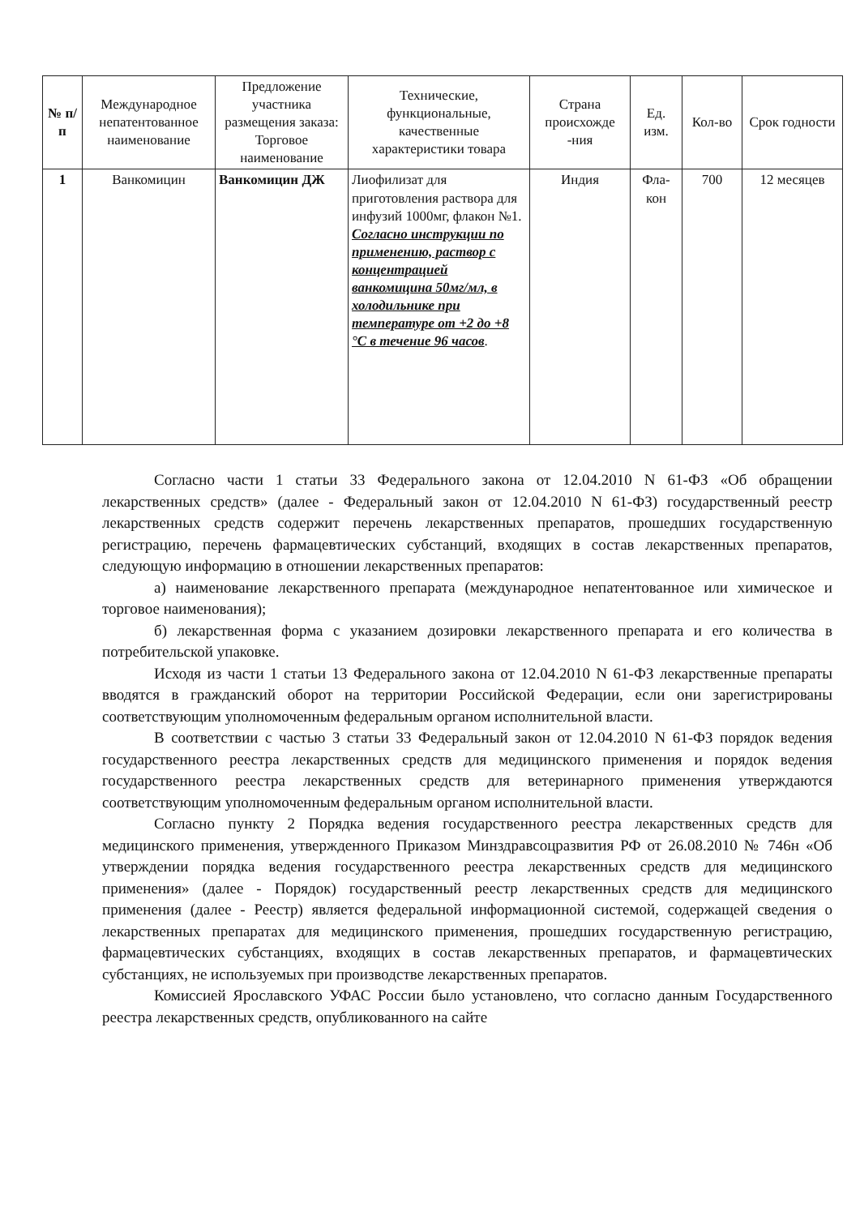| № п/п | Международное непатентованное наименование | Предложение участника размещения заказа: Торговое наименование | Технические, функциональные, качественные характеристики товара | Страна происхожде -ния | Ед. изм. | Кол-во | Срок годности |
| --- | --- | --- | --- | --- | --- | --- | --- |
| 1 | Ванкомицин | Ванкомицин ДЖ | Лиофилизат для приготовления раствора для инфузий 1000мг, флакон №1. Согласно инструкции по применению, раствор с концентрацией ванкомицина 50мг/мл, в холодильнике при температуре от +2 до +8 °С в течение 96 часов . | Индия | Фла-кон | 700 | 12 месяцев |
Согласно части 1 статьи 33 Федерального закона от 12.04.2010 N 61-ФЗ «Об обращении лекарственных средств» (далее - Федеральный закон от 12.04.2010 N 61-ФЗ) государственный реестр лекарственных средств содержит перечень лекарственных препаратов, прошедших государственную регистрацию, перечень фармацевтических субстанций, входящих в состав лекарственных препаратов, следующую информацию в отношении лекарственных препаратов:
а) наименование лекарственного препарата (международное непатентованное или химическое и торговое наименования);
б) лекарственная форма с указанием дозировки лекарственного препарата и его количества в потребительской упаковке.
Исходя из части 1 статьи 13 Федерального закона от 12.04.2010 N 61-ФЗ лекарственные препараты вводятся в гражданский оборот на территории Российской Федерации, если они зарегистрированы соответствующим уполномоченным федеральным органом исполнительной власти.
В соответствии с частью 3 статьи 33 Федеральный закон от 12.04.2010 N 61-ФЗ порядок ведения государственного реестра лекарственных средств для медицинского применения и порядок ведения государственного реестра лекарственных средств для ветеринарного применения утверждаются соответствующим уполномоченным федеральным органом исполнительной власти.
Согласно пункту 2 Порядка ведения государственного реестра лекарственных средств для медицинского применения, утвержденного Приказом Минздравсоцразвития РФ от 26.08.2010 № 746н «Об утверждении порядка ведения государственного реестра лекарственных средств для медицинского применения» (далее - Порядок) государственный реестр лекарственных средств для медицинского применения (далее - Реестр) является федеральной информационной системой, содержащей сведения о лекарственных препаратах для медицинского применения, прошедших государственную регистрацию, фармацевтических субстанциях, входящих в состав лекарственных препаратов, и фармацевтических субстанциях, не используемых при производстве лекарственных препаратов.
Комиссией Ярославского УФАС России было установлено, что согласно данным Государственного реестра лекарственных средств, опубликованного на сайте